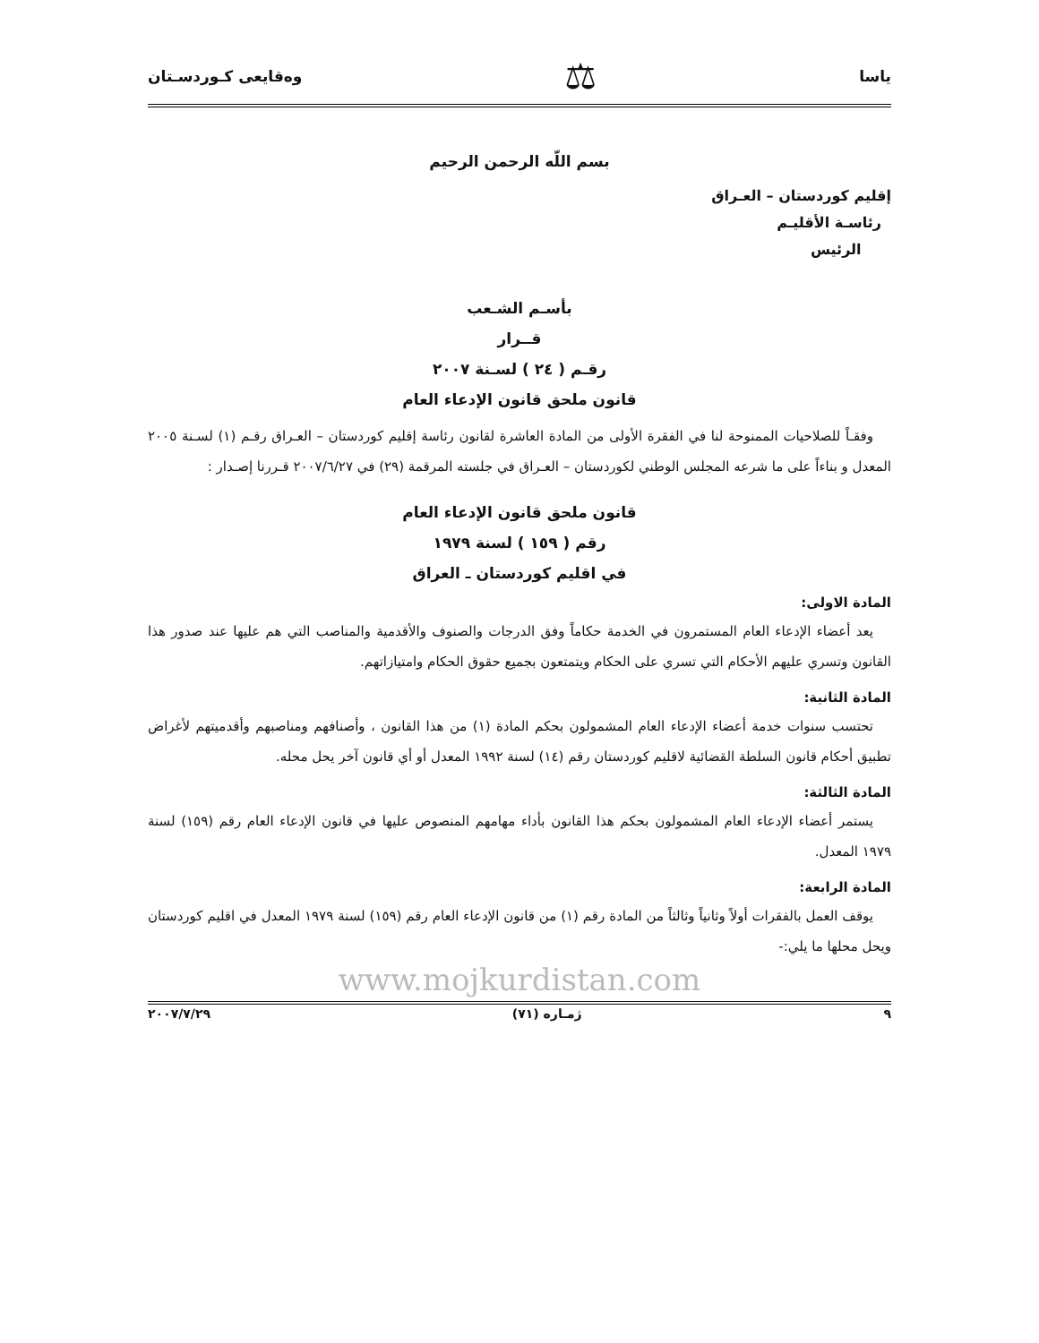ياسا ⚖ وەقایعی کـوردسـتان
بسم اللّه الرحمن الرحيم
إقليم كوردستان – العـراق
رئاسـة الأقليـم
الرئيس
بأسـم الشـعب
قــرار
رقـم ( ٢٤ ) لسـنة ٢٠٠٧
قانون ملحق قانون الإدعاء العام
وفقـاً للصلاحيات الممنوحة لنا في الفقرة الأولى من المادة العاشرة لقانون رئاسة إقليم كوردستان – العـراق رقـم (١) لسـنة ٢٠٠٥ المعدل و بناءاً على ما شرعه المجلس الوطني لكوردستان – العـراق في جلسته المرقمة (٢٩) في ٢٠٠٧/٦/٢٧ قـررنا إصـدار :
قانون ملحق قانون الإدعاء العام
رقم ( ١٥٩ ) لسنة ١٩٧٩
في اقليم كوردستان ـ العراق
المادة الاولى:
يعد أعضاء الإدعاء العام المستمرون في الخدمة حكاماً وفق الدرجات والصنوف والأقدمية والمناصب التي هم عليها عند صدور هذا القانون وتسري عليهم الأحكام التي تسري على الحكام ويتمتعون بجميع حقوق الحكام وامتيازاتهم.
المادة الثانية:
تحتسب سنوات خدمة أعضاء الإدعاء العام المشمولون بحكم المادة (١) من هذا القانون ، وأصنافهم ومناصبهم وأقدميتهم لأغراض تطبيق أحكام قانون السلطة القضائية لاقليم كوردستان رقم (١٤) لسنة ١٩٩٢ المعدل أو أي قانون آخر يحل محله.
المادة الثالثة:
يستمر أعضاء الإدعاء العام المشمولون بحكم هذا القانون بأداء مهامهم المنصوص عليها في قانون الإدعاء العام رقم (١٥٩) لسنة ١٩٧٩ المعدل.
المادة الرابعة:
يوقف العمل بالفقرات أولاً وثانياً وثالثاً من المادة رقم (١) من قانون الإدعاء العام رقم (١٥٩) لسنة ١٩٧٩ المعدل في اقليم كوردستان ويحل محلها ما يلي:-
www.mojkurdistan.com
٩ ژمـاره (٧١) ٢٠٠٧/٧/٢٩